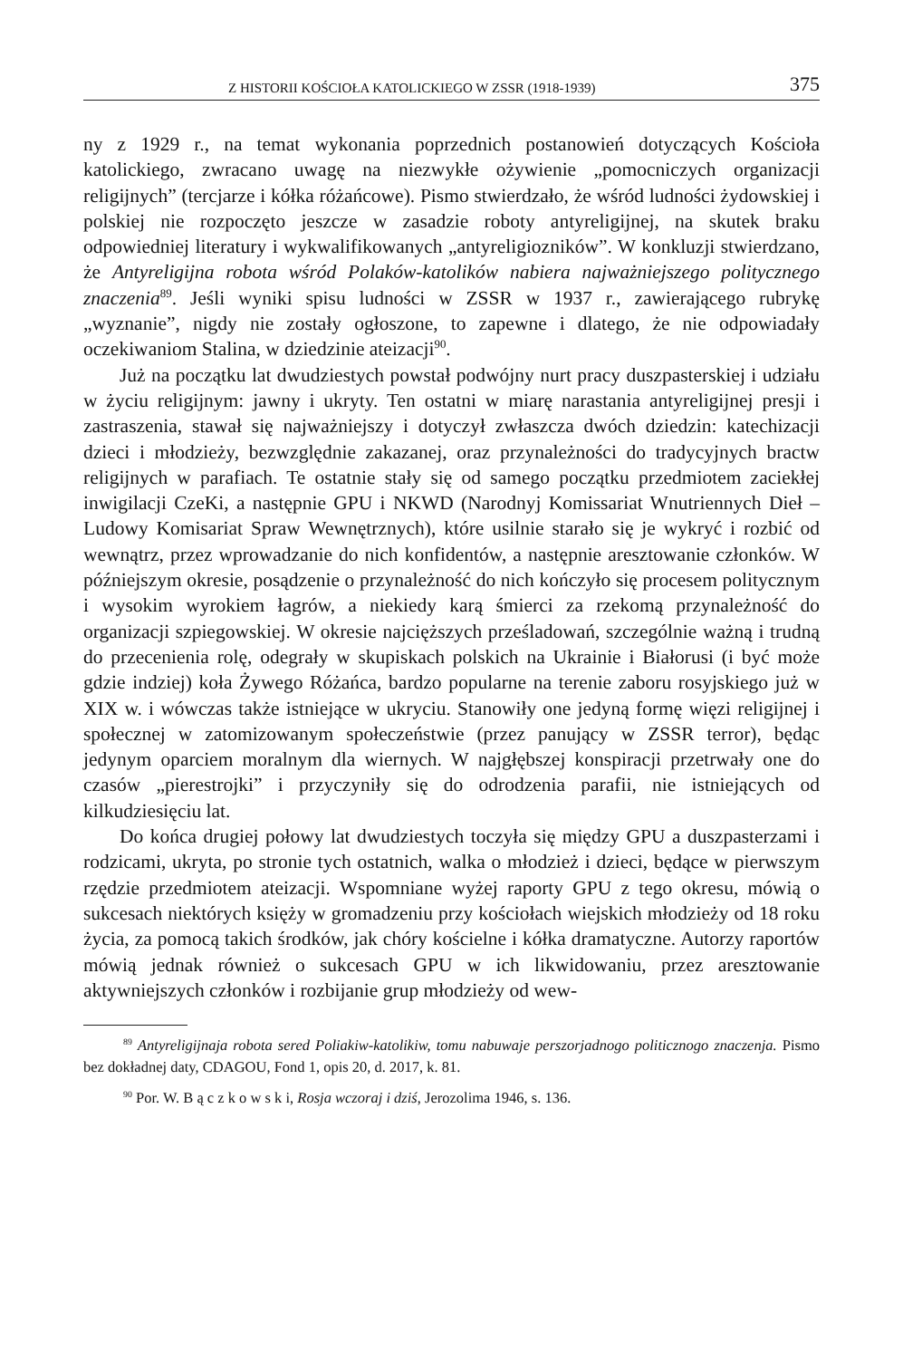Z HISTORII KOŚCIOŁA KATOLICKIEGO W ZSSR (1918-1939) 375
ny z 1929 r., na temat wykonania poprzednich postanowień dotyczących Kościoła katolickiego, zwracano uwagę na niezwykłe ożywienie „pomocniczych organizacji religijnych” (tercjarze i kółka różańcowe). Pismo stwierdzało, że wśród ludności żydowskiej i polskiej nie rozpoczęto jeszcze w zasadzie roboty antyreligijnej, na skutek braku odpowiedniej literatury i wykwalifikowanych „antyreligiozników”. W konkluzji stwierdzano, że Antyreligijna robota wśród Polaków-katolików nabiera najważniejszego politycznego znaczenia<sup>89</sup>. Jeśli wyniki spisu ludności w ZSSR w 1937 r., zawierającego rubrykę „wyznanie”, nigdy nie zostały ogłoszone, to zapewne i dlatego, że nie odpowiadały oczekiwaniom Stalina, w dziedzinie ateizacji<sup>90</sup>.
Już na początku lat dwudziestych powstał podwójny nurt pracy duszpasterskiej i udziału w życiu religijnym: jawny i ukryty. Ten ostatni w miarę narastania antyreligijnej presji i zastraszenia, stawał się najważniejszy i dotyczył zwłaszcza dwóch dziedzin: katechizacji dzieci i młodzieży, bezwzględnie zakazanej, oraz przynależności do tradycyjnych bractw religijnych w parafiach. Te ostatnie stały się od samego początku przedmiotem zaciekłej inwigilacji CzeKi, a następnie GPU i NKWD (Narodnyj Komissariat Wnutriennych Dieł – Ludowy Komisariat Spraw Wewnętrznych), które usilnie starało się je wykryć i rozbić od wewnątrz, przez wprowadzanie do nich konfidentów, a następnie aresztowanie członków. W późniejszym okresie, posądzenie o przynależność do nich kończyło się procesem politycznym i wysokim wyrokiem łagrów, a niekiedy karą śmierci za rzekomą przynależność do organizacji szpiegowskiej. W okresie najcięższych prześladowań, szczególnie ważną i trudną do przecenienia rolę, odegrały w skupiskach polskich na Ukrainie i Białorusi (i być może gdzie indziej) koła Żywego Różańca, bardzo popularne na terenie zaboru rosyjskiego już w XIX w. i wówczas także istniejące w ukryciu. Stanowiły one jedyną formę więzi religijnej i społecznej w zatomizowanym społeczeństwie (przez panujący w ZSSR terror), będąc jedynym oparciem moralnym dla wiernych. W najgłębszej konspiracji przetrwały one do czasów „pierestrojki” i przyczyniły się do odrodzenia parafii, nie istniejących od kilkudziesięciu lat.
Do końca drugiej połowy lat dwudziestych toczyła się między GPU a duszpasterzami i rodzicami, ukryta, po stronie tych ostatnich, walka o młodzież i dzieci, będące w pierwszym rzędzie przedmiotem ateizacji. Wspomniane wyżej raporty GPU z tego okresu, mówią o sukcesach niektórych księży w gromadzeniu przy kościołach wiejskich młodzieży od 18 roku życia, za pomocą takich środków, jak chóry kościelne i kółka dramatyczne. Autorzy raportów mówią jednak również o sukcesach GPU w ich likwidowaniu, przez aresztowanie aktywniejszych członków i rozbijanie grup młodzieży od wew-
<sup>89</sup> Antyreligijnaja robota sered Poliakiw-katolikiw, tomu nabuwaje perszorjadnogo politicznogo znaczenja. Pismo bez dokładnej daty, CDAGOU, Fond 1, opis 20, d. 2017, k. 81.
<sup>90</sup> Por. W. B ą c z k o w s k i, Rosja wczoraj i dziś, Jerozolima 1946, s. 136.